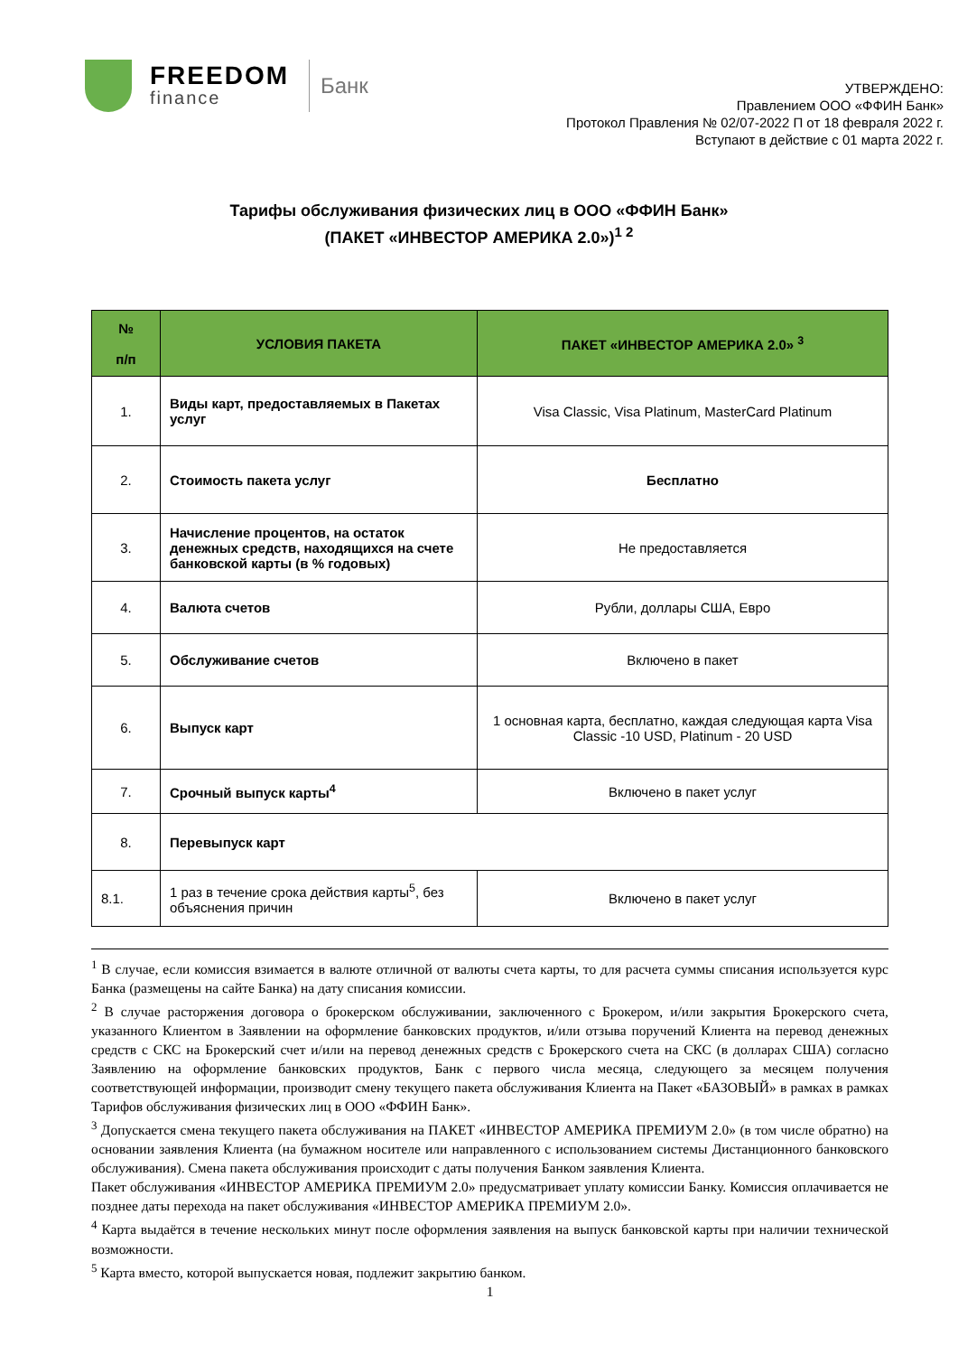FREEDOM
finance
Банк
УТВЕРЖДЕНО:
Правлением ООО «ФФИН Банк»
Протокол Правления № 02/07-2022 П от 18 февраля 2022 г.
Вступают в действие с 01 марта 2022 г.
Тарифы обслуживания физических лиц в ООО «ФФИН Банк»
(ПАКЕТ «ИНВЕСТОР АМЕРИКА 2.0»)<sup>1 2</sup>
| № п/п | УСЛОВИЯ ПАКЕТА | ПАКЕТ «ИНВЕСТОР АМЕРИКА 2.0» <sup>3</sup> |
| --- | --- | --- |
| 1. | Виды карт, предоставляемых в Пакетах услуг | Visa Classic, Visa Platinum, MasterCard Platinum |
| 2. | Стоимость пакета услуг | Бесплатно |
| 3. | Начисление процентов, на остаток денежных средств, находящихся на счете банковской карты (в % годовых) | Не предоставляется |
| 4. | Валюта счетов | Рубли, доллары США, Евро |
| 5. | Обслуживание счетов | Включено в пакет |
| 6. | Выпуск карт | 1 основная карта, бесплатно, каждая следующая карта Visa Classic -10 USD, Platinum - 20 USD |
| 7. | Срочный выпуск карты<sup>4</sup> | Включено в пакет услуг |
| 8. | Перевыпуск карт | |
| 8.1. | 1 раз в течение срока действия карты<sup>5</sup>, без объяснения причин | Включено в пакет услуг |
<sup>1</sup> В случае, если комиссия взимается в валюте отличной от валюты счета карты, то для расчета суммы списания используется курс Банка (размещены на сайте Банка) на дату списания комиссии.
<sup>2</sup> В случае расторжения договора о брокерском обслуживании, заключенного с Брокером, и/или закрытия Брокерского счета, указанного Клиентом в Заявлении на оформление банковских продуктов, и/или отзыва поручений Клиента на перевод денежных средств с СКС на Брокерский счет и/или на перевод денежных средств с Брокерского счета на СКС (в долларах США) согласно Заявлению на оформление банковских продуктов, Банк с первого числа месяца, следующего за месяцем получения соответствующей информации, производит смену текущего пакета обслуживания Клиента на Пакет «БАЗОВЫЙ» в рамках в рамках Тарифов обслуживания физических лиц в ООО «ФФИН Банк».
<sup>3</sup> Допускается смена текущего пакета обслуживания на ПАКЕТ «ИНВЕСТОР АМЕРИКА ПРЕМИУМ 2.0» (в том числе обратно) на основании заявления Клиента (на бумажном носителе или направленного с использованием системы Дистанционного банковского обслуживания). Смена пакета обслуживания происходит с даты получения Банком заявления Клиента.
Пакет обслуживания «ИНВЕСТОР АМЕРИКА ПРЕМИУМ 2.0» предусматривает уплату комиссии Банку. Комиссия оплачивается не позднее даты перехода на пакет обслуживания «ИНВЕСТОР АМЕРИКА ПРЕМИУМ 2.0».
<sup>4</sup> Карта выдаётся в течение нескольких минут после оформления заявления на выпуск банковской карты при наличии технической возможности.
<sup>5</sup> Карта вместо, которой выпускается новая, подлежит закрытию банком.
1